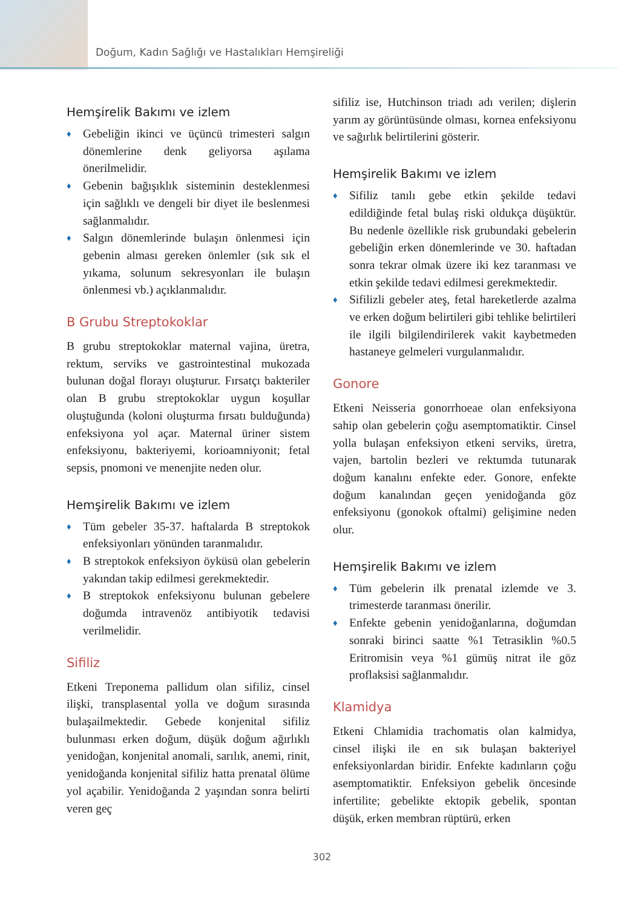Doğum, Kadın Sağlığı ve Hastalıkları Hemşireliği
Hemşirelik Bakımı ve izlem
♦ Gebeliğin ikinci ve üçüncü trimesteri salgın dönemlerine denk geliyorsa aşılama önerilmelidir.
♦ Gebenin bağışıklık sisteminin desteklenmesi için sağlıklı ve dengeli bir diyet ile beslenmesi sağlanmalıdır.
♦ Salgın dönemlerinde bulaşın önlenmesi için gebenin alması gereken önlemler (sık sık el yıkama, solunum sekresyonları ile bulaşın önlenmesi vb.) açıklanmalıdır.
B Grubu Streptokoklar
B grubu streptokoklar maternal vajina, üretra, rektum, serviks ve gastrointestinal mukozada bulunan doğal florayı oluşturur. Fırsatçı bakteriler olan B grubu streptokoklar uygun koşullar oluştuğunda (koloni oluşturma fırsatı bulduğunda) enfeksiyona yol açar. Maternal üriner sistem enfeksiyonu, bakteriyemi, korioamniyonit; fetal sepsis, pnomoni ve menenjite neden olur.
Hemşirelik Bakımı ve izlem
♦ Tüm gebeler 35-37. haftalarda B streptokok enfeksiyonları yönünden taranmalıdır.
♦ B streptokok enfeksiyon öyküsü olan gebelerin yakından takip edilmesi gerekmektedir.
♦ B streptokok enfeksiyonu bulunan gebelere doğumda intravenöz antibiyotik tedavisi verilmelidir.
Sifiliz
Etkeni Treponema pallidum olan sifiliz, cinsel ilişki, transplasental yolla ve doğum sırasında bulaşailmektedir. Gebede konjenital sifiliz bulunması erken doğum, düşük doğum ağırlıklı yenidoğan, konjenital anomali, sarılık, anemi, rinit, yenidoğanda konjenital sifiliz hatta prenatal ölüme yol açabilir. Yenidoğanda 2 yaşından sonra belirti veren geç
sifiliz ise, Hutchinson triadı adı verilen; dişlerin yarım ay görüntüsünde olması, kornea enfeksiyonu ve sağırlık belirtilerini gösterir.
Hemşirelik Bakımı ve izlem
♦ Sifiliz tanılı gebe etkin şekilde tedavi edildiğinde fetal bulaş riski oldukça düşüktür. Bu nedenle özellikle risk grubundaki gebelerin gebeliğin erken dönemlerinde ve 30. haftadan sonra tekrar olmak üzere iki kez taranması ve etkin şekilde tedavi edilmesi gerekmektedir.
♦ Sifilizli gebeler ateş, fetal hareketlerde azalma ve erken doğum belirtileri gibi tehlike belirtileri ile ilgili bilgilendirilerek vakit kaybetmeden hastaneye gelmeleri vurgulanmalıdır.
Gonore
Etkeni Neisseria gonorrhoeae olan enfeksiyona sahip olan gebelerin çoğu asemptomatiktir. Cinsel yolla bulaşan enfeksiyon etkeni serviks, üretra, vajen, bartolin bezleri ve rektumda tutunarak doğum kanalını enfekte eder. Gonore, enfekte doğum kanalından geçen yenidoğanda göz enfeksiyonu (gonokok oftalmi) gelişimine neden olur.
Hemşirelik Bakımı ve izlem
♦ Tüm gebelerin ilk prenatal izlemde ve 3. trimesterde taranması önerilir.
♦ Enfekte gebenin yenidoğanlarına, doğumdan sonraki birinci saatte %1 Tetrasiklin %0.5 Eritromisin veya %1 gümüş nitrat ile göz proflaksisi sağlanmalıdır.
Klamidya
Etkeni Chlamidia trachomatis olan kalmidya, cinsel ilişki ile en sık bulaşan bakteriyel enfeksiyonlardan biridir. Enfekte kadınların çoğu asemptomatiktir. Enfeksiyon gebelik öncesinde infertilite; gebelikte ektopik gebelik, spontan düşük, erken membran rüptürü, erken
302